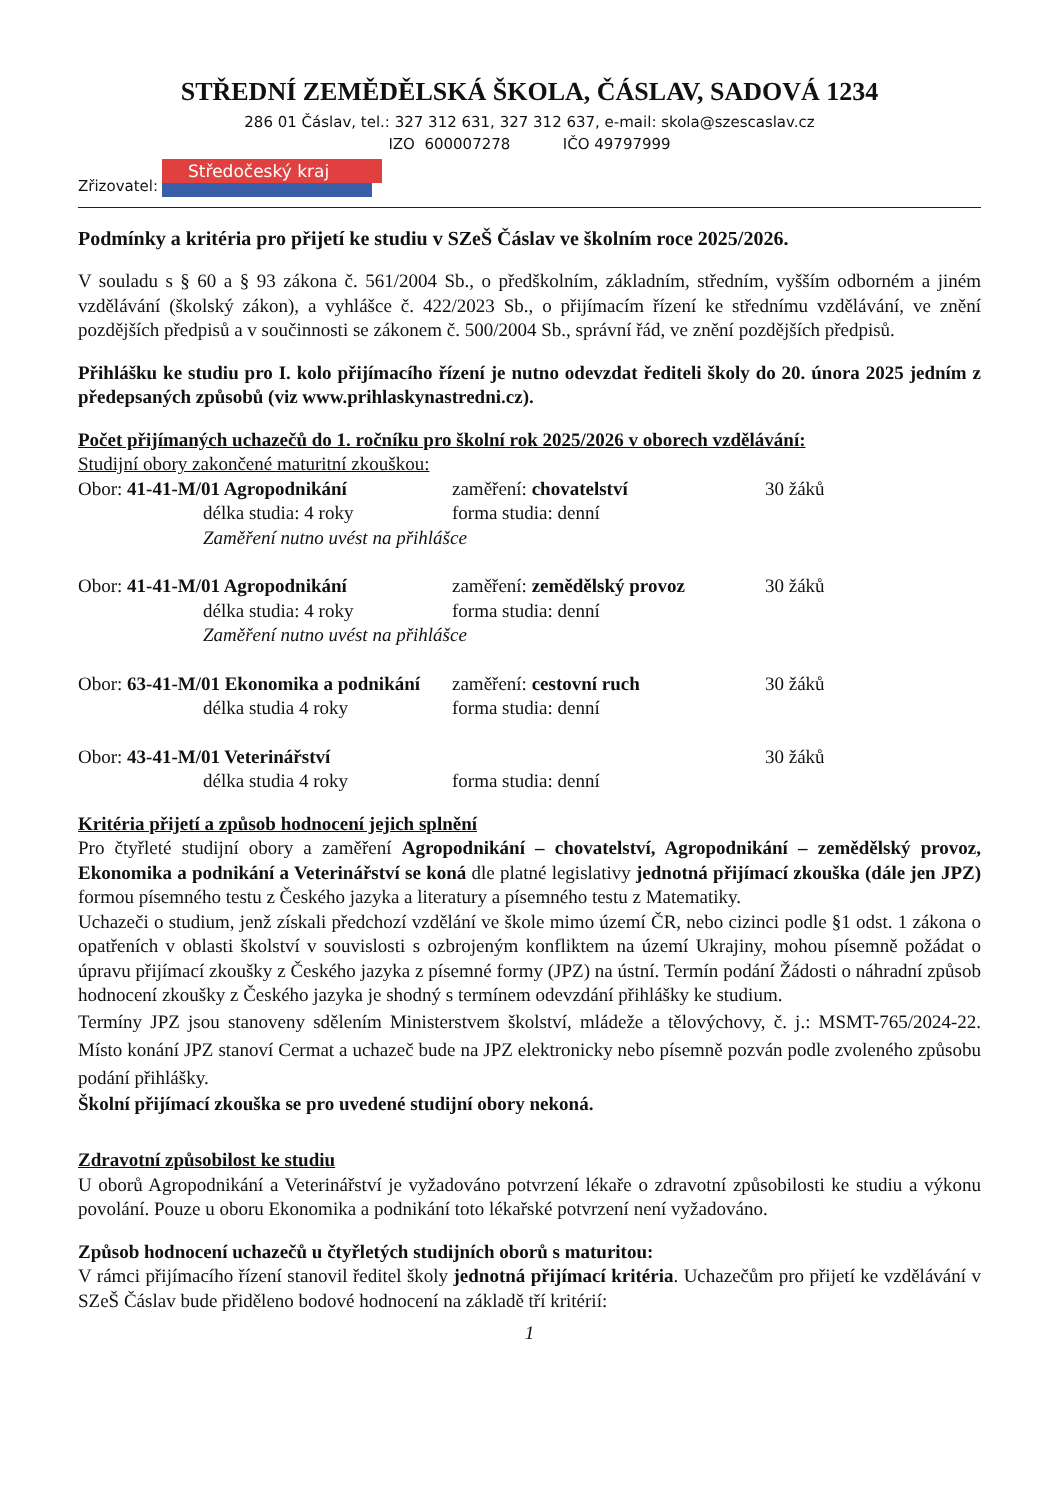STŘEDNÍ ZEMĚDĚLSKÁ ŠKOLA, ČÁSLAV, SADOVÁ 1234
286 01 Čáslav, tel.: 327 312 631, 327 312 637, e-mail: skola@szescaslav.cz
IZO 600007278 IČO 49797999
Zřizovatel:
Středočeský kraj
Podmínky a kritéria pro přijetí ke studiu v SZeŠ Čáslav ve školním roce 2025/2026.
V souladu s § 60 a § 93 zákona č. 561/2004 Sb., o předškolním, základním, středním, vyšším odborném a jiném vzdělávání (školský zákon), a vyhlášce č. 422/2023 Sb., o přijímacím řízení ke střednímu vzdělávání, ve znění pozdějších předpisů a v součinnosti se zákonem č. 500/2004 Sb., správní řád, ve znění pozdějších předpisů.
Přihlášku ke studiu pro I. kolo přijímacího řízení je nutno odevzdat řediteli školy do 20. února 2025 jedním z předepsaných způsobů (viz www.prihlaskynastredni.cz).
Počet přijímaných uchazečů do 1. ročníku pro školní rok 2025/2026 v oborech vzdělávání:
Studijní obory zakončené maturitní zkouškou:
| Obor: 41-41-M/01 Agropodnikání | zaměření: chovatelství | 30 žáků |
| délka studia: 4 roky | forma studia: denní | |
| Zaměření nutno uvést na přihlášce | | |
| Obor: 41-41-M/01 Agropodnikání | zaměření: zemědělský provoz | 30 žáků |
| délka studia: 4 roky | forma studia: denní | |
| Zaměření nutno uvést na přihlášce | | |
| Obor: 63-41-M/01 Ekonomika a podnikání | zaměření: cestovní ruch | 30 žáků |
| délka studia 4 roky | forma studia: denní | |
| Obor: 43-41-M/01 Veterinářství | | 30 žáků |
| délka studia 4 roky | forma studia: denní | |
Kritéria přijetí a způsob hodnocení jejich splnění
Pro čtyřleté studijní obory a zaměření Agropodnikání – chovatelství, Agropodnikání – zemědělský provoz, Ekonomika a podnikání a Veterinářství se koná dle platné legislativy jednotná přijímací zkouška (dále jen JPZ) formou písemného testu z Českého jazyka a literatury a písemného testu z Matematiky.
Uchazeči o studium, jenž získali předchozí vzdělání ve škole mimo území ČR, nebo cizinci podle §1 odst. 1 zákona o opatřeních v oblasti školství v souvislosti s ozbrojeným konfliktem na území Ukrajiny, mohou písemně požádat o úpravu přijímací zkoušky z Českého jazyka z písemné formy (JPZ) na ústní. Termín podání Žádosti o náhradní způsob hodnocení zkoušky z Českého jazyka je shodný s termínem odevzdání přihlášky ke studium.
Termíny JPZ jsou stanoveny sdělením Ministerstvem školství, mládeže a tělovýchovy, č. j.: MSMT-765/2024-22. Místo konání JPZ stanoví Cermat a uchazeč bude na JPZ elektronicky nebo písemně pozván podle zvoleného způsobu podání přihlášky.
Školní přijímací zkouška se pro uvedené studijní obory nekoná.
Zdravotní způsobilost ke studiu
U oborů Agropodnikání a Veterinářství je vyžadováno potvrzení lékaře o zdravotní způsobilosti ke studiu a výkonu povolání. Pouze u oboru Ekonomika a podnikání toto lékařské potvrzení není vyžadováno.
Způsob hodnocení uchazečů u čtyřletých studijních oborů s maturitou:
V rámci přijímacího řízení stanovil ředitel školy jednotná přijímací kritéria. Uchazečům pro přijetí ke vzdělávání v SZeŠ Čáslav bude přiděleno bodové hodnocení na základě tří kritérií:
1